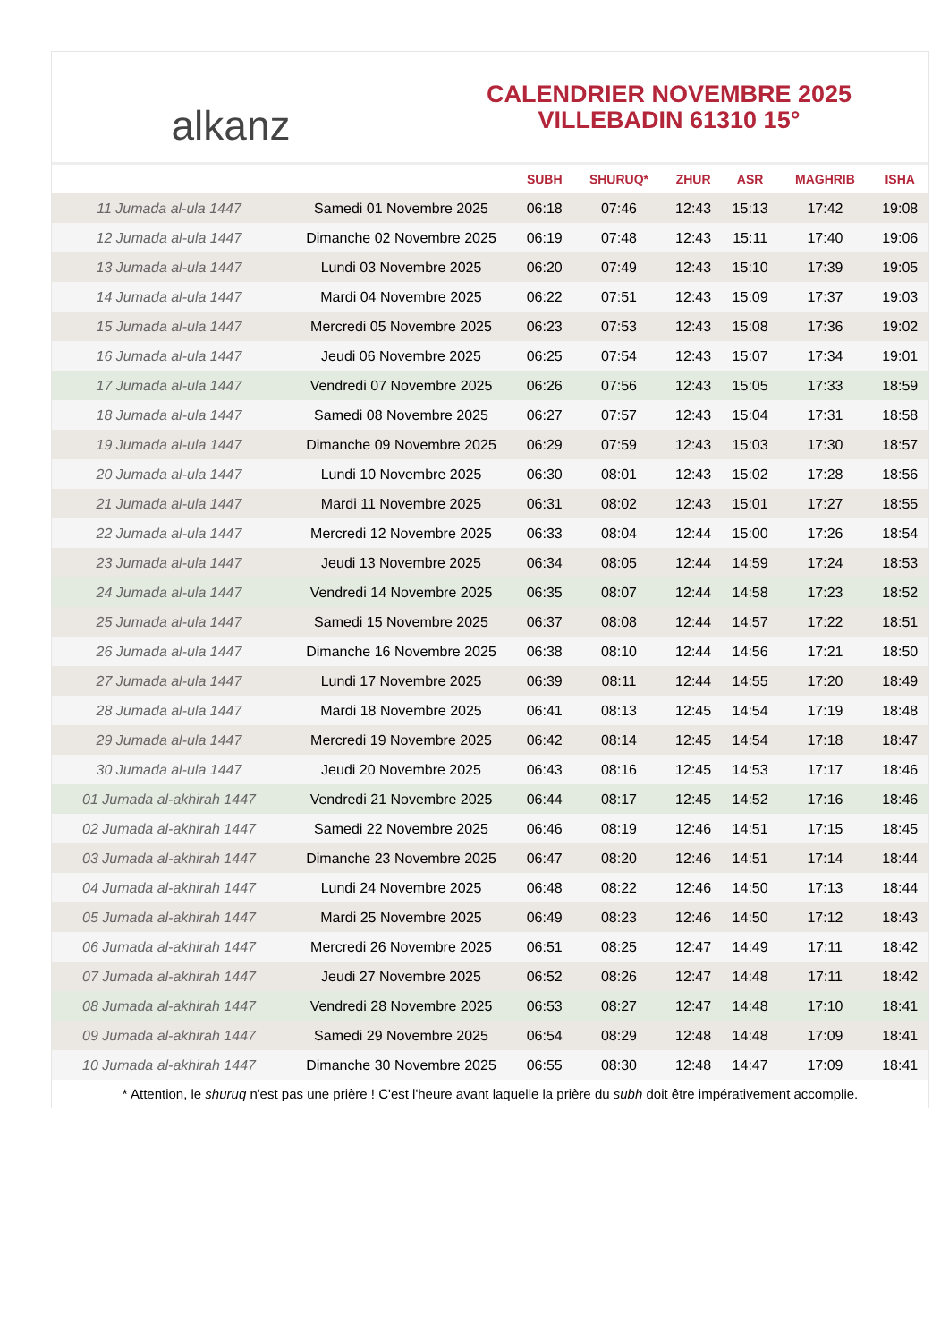alkanz
CALENDRIER NOVEMBRE 2025
VILLEBADIN 61310 15°
| | | SUBH | SHURUQ* | ZHUR | ASR | MAGHRIB | ISHA |
| --- | --- | --- | --- | --- | --- | --- | --- |
| 11 Jumada al-ula 1447 | Samedi 01 Novembre 2025 | 06:18 | 07:46 | 12:43 | 15:13 | 17:42 | 19:08 |
| 12 Jumada al-ula 1447 | Dimanche 02 Novembre 2025 | 06:19 | 07:48 | 12:43 | 15:11 | 17:40 | 19:06 |
| 13 Jumada al-ula 1447 | Lundi 03 Novembre 2025 | 06:20 | 07:49 | 12:43 | 15:10 | 17:39 | 19:05 |
| 14 Jumada al-ula 1447 | Mardi 04 Novembre 2025 | 06:22 | 07:51 | 12:43 | 15:09 | 17:37 | 19:03 |
| 15 Jumada al-ula 1447 | Mercredi 05 Novembre 2025 | 06:23 | 07:53 | 12:43 | 15:08 | 17:36 | 19:02 |
| 16 Jumada al-ula 1447 | Jeudi 06 Novembre 2025 | 06:25 | 07:54 | 12:43 | 15:07 | 17:34 | 19:01 |
| 17 Jumada al-ula 1447 | Vendredi 07 Novembre 2025 | 06:26 | 07:56 | 12:43 | 15:05 | 17:33 | 18:59 |
| 18 Jumada al-ula 1447 | Samedi 08 Novembre 2025 | 06:27 | 07:57 | 12:43 | 15:04 | 17:31 | 18:58 |
| 19 Jumada al-ula 1447 | Dimanche 09 Novembre 2025 | 06:29 | 07:59 | 12:43 | 15:03 | 17:30 | 18:57 |
| 20 Jumada al-ula 1447 | Lundi 10 Novembre 2025 | 06:30 | 08:01 | 12:43 | 15:02 | 17:28 | 18:56 |
| 21 Jumada al-ula 1447 | Mardi 11 Novembre 2025 | 06:31 | 08:02 | 12:43 | 15:01 | 17:27 | 18:55 |
| 22 Jumada al-ula 1447 | Mercredi 12 Novembre 2025 | 06:33 | 08:04 | 12:44 | 15:00 | 17:26 | 18:54 |
| 23 Jumada al-ula 1447 | Jeudi 13 Novembre 2025 | 06:34 | 08:05 | 12:44 | 14:59 | 17:24 | 18:53 |
| 24 Jumada al-ula 1447 | Vendredi 14 Novembre 2025 | 06:35 | 08:07 | 12:44 | 14:58 | 17:23 | 18:52 |
| 25 Jumada al-ula 1447 | Samedi 15 Novembre 2025 | 06:37 | 08:08 | 12:44 | 14:57 | 17:22 | 18:51 |
| 26 Jumada al-ula 1447 | Dimanche 16 Novembre 2025 | 06:38 | 08:10 | 12:44 | 14:56 | 17:21 | 18:50 |
| 27 Jumada al-ula 1447 | Lundi 17 Novembre 2025 | 06:39 | 08:11 | 12:44 | 14:55 | 17:20 | 18:49 |
| 28 Jumada al-ula 1447 | Mardi 18 Novembre 2025 | 06:41 | 08:13 | 12:45 | 14:54 | 17:19 | 18:48 |
| 29 Jumada al-ula 1447 | Mercredi 19 Novembre 2025 | 06:42 | 08:14 | 12:45 | 14:54 | 17:18 | 18:47 |
| 30 Jumada al-ula 1447 | Jeudi 20 Novembre 2025 | 06:43 | 08:16 | 12:45 | 14:53 | 17:17 | 18:46 |
| 01 Jumada al-akhirah 1447 | Vendredi 21 Novembre 2025 | 06:44 | 08:17 | 12:45 | 14:52 | 17:16 | 18:46 |
| 02 Jumada al-akhirah 1447 | Samedi 22 Novembre 2025 | 06:46 | 08:19 | 12:46 | 14:51 | 17:15 | 18:45 |
| 03 Jumada al-akhirah 1447 | Dimanche 23 Novembre 2025 | 06:47 | 08:20 | 12:46 | 14:51 | 17:14 | 18:44 |
| 04 Jumada al-akhirah 1447 | Lundi 24 Novembre 2025 | 06:48 | 08:22 | 12:46 | 14:50 | 17:13 | 18:44 |
| 05 Jumada al-akhirah 1447 | Mardi 25 Novembre 2025 | 06:49 | 08:23 | 12:46 | 14:50 | 17:12 | 18:43 |
| 06 Jumada al-akhirah 1447 | Mercredi 26 Novembre 2025 | 06:51 | 08:25 | 12:47 | 14:49 | 17:11 | 18:42 |
| 07 Jumada al-akhirah 1447 | Jeudi 27 Novembre 2025 | 06:52 | 08:26 | 12:47 | 14:48 | 17:11 | 18:42 |
| 08 Jumada al-akhirah 1447 | Vendredi 28 Novembre 2025 | 06:53 | 08:27 | 12:47 | 14:48 | 17:10 | 18:41 |
| 09 Jumada al-akhirah 1447 | Samedi 29 Novembre 2025 | 06:54 | 08:29 | 12:48 | 14:48 | 17:09 | 18:41 |
| 10 Jumada al-akhirah 1447 | Dimanche 30 Novembre 2025 | 06:55 | 08:30 | 12:48 | 14:47 | 17:09 | 18:41 |
* Attention, le shuruq n'est pas une prière ! C'est l'heure avant laquelle la prière du subh doit être impérativement accomplie.